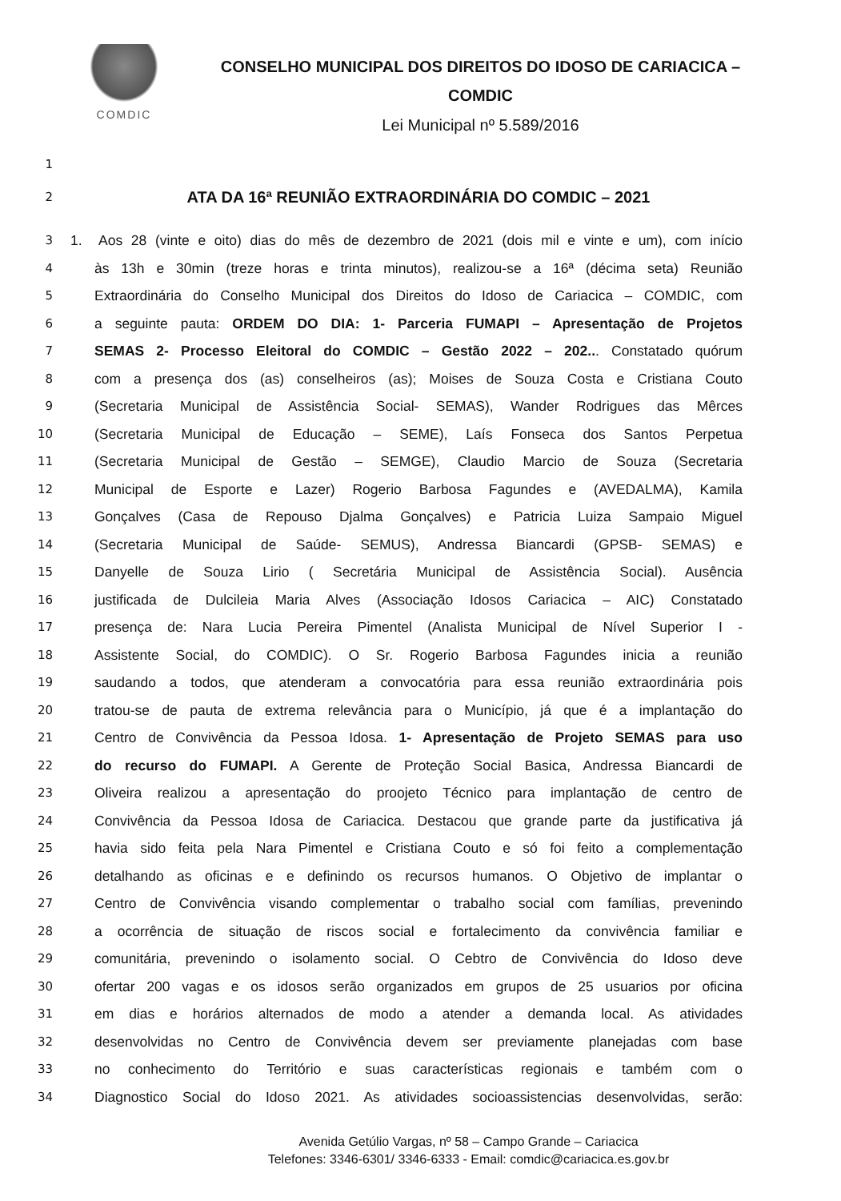COMDIC
CONSELHO MUNICIPAL DOS DIREITOS DO IDOSO DE CARIACICA –
COMDIC
Lei Municipal nº 5.589/2016
1
2
ATA DA 16ª REUNIÃO EXTRAORDINÁRIA DO COMDIC – 2021
3
1. Aos 28 (vinte e oito) dias do mês de dezembro de 2021 (dois mil e vinte e um), com início
4
às 13h e 30min (treze horas e trinta minutos), realizou-se a 16ª (décima seta) Reunião
5
Extraordinária do Conselho Municipal dos Direitos do Idoso de Cariacica – COMDIC, com
6
a seguinte pauta: ORDEM DO DIA: 1- Parceria FUMAPI – Apresentação de Projetos
7
SEMAS 2- Processo Eleitoral do COMDIC – Gestão 2022 – 202... Constatado quórum
8
com a presença dos (as) conselheiros (as); Moises de Souza Costa e Cristiana Couto
9
(Secretaria Municipal de Assistência Social- SEMAS), Wander Rodrigues das Mêrces
10
(Secretaria Municipal de Educação – SEME), Laís Fonseca dos Santos Perpetua
11
(Secretaria Municipal de Gestão – SEMGE), Claudio Marcio de Souza (Secretaria
12
Municipal de Esporte e Lazer) Rogerio Barbosa Fagundes e (AVEDALMA), Kamila
13
Gonçalves (Casa de Repouso Djalma Gonçalves) e Patricia Luiza Sampaio Miguel
14
(Secretaria Municipal de Saúde- SEMUS), Andressa Biancardi (GPSB- SEMAS) e
15
Danyelle de Souza Lirio ( Secretária Municipal de Assistência Social). Ausência
16
justificada de Dulcileia Maria Alves (Associação Idosos Cariacica – AIC) Constatado
17
presença de: Nara Lucia Pereira Pimentel (Analista Municipal de Nível Superior I -
18
Assistente Social, do COMDIC). O Sr. Rogerio Barbosa Fagundes inicia a reunião
19
saudando a todos, que atenderam a convocatória para essa reunião extraordinária pois
20
tratou-se de pauta de extrema relevância para o Município, já que é a implantação do
21
Centro de Convivência da Pessoa Idosa. 1- Apresentação de Projeto SEMAS para uso
22
do recurso do FUMAPI. A Gerente de Proteção Social Basica, Andressa Biancardi de
23
Oliveira realizou a apresentação do proojeto Técnico para implantação de centro de
24
Convivência da Pessoa Idosa de Cariacica. Destacou que grande parte da justificativa já
25
havia sido feita pela Nara Pimentel e Cristiana Couto e só foi feito a complementação
26
detalhando as oficinas e e definindo os recursos humanos. O Objetivo de implantar o
27
Centro de Convivência visando complementar o trabalho social com famílias, prevenindo
28
a ocorrência de situação de riscos social e fortalecimento da convivência familiar e
29
comunitária, prevenindo o isolamento social. O Cebtro de Convivência do Idoso deve
30
ofertar 200 vagas e os idosos serão organizados em grupos de 25 usuarios por oficina
31
em dias e horários alternados de modo a atender a demanda local. As atividades
32
desenvolvidas no Centro de Convivência devem ser previamente planejadas com base
33
no conhecimento do Território e suas características regionais e também com o
34
Diagnostico Social do Idoso 2021. As atividades socioassistencias desenvolvidas, serão:
Avenida Getúlio Vargas, nº 58 – Campo Grande – Cariacica
Telefones: 3346-6301/ 3346-6333 - Email: comdic@cariacica.es.gov.br